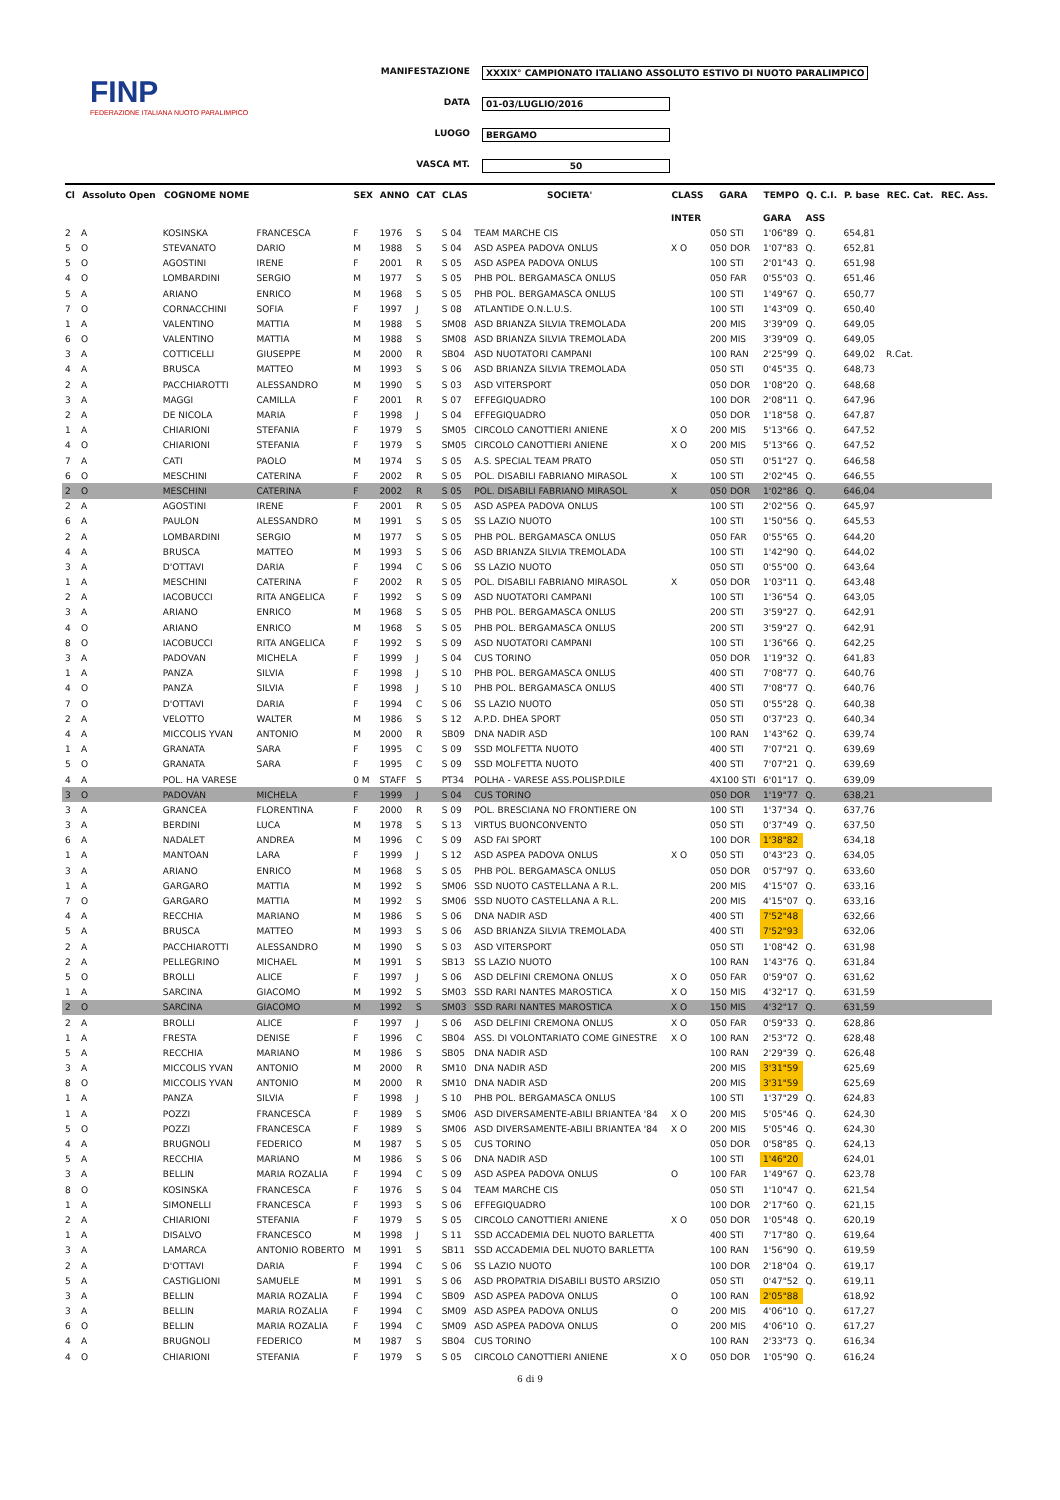FINP
FEDERAZIONE ITALIANA NUOTO PARALIMPICO
MANIFESTAZIONE XXXIX° CAMPIONATO ITALIANO ASSOLUTO ESTIVO DI NUOTO PARALIMPICO
DATA 01-03/LUGLIO/2016
LUOGO BERGAMO
VASCA MT. 50
| Cl | Assoluto Open | COGNOME NOME | | SEX | ANNO | CAT | CLAS | SOCIETA' | CLASS | GARA | TEMPO | Q. C.I. | P. base | REC. Cat. | REC. Ass. |
| --- | --- | --- | --- | --- | --- | --- | --- | --- | --- | --- | --- | --- | --- | --- | --- |
| | | | | | | | | | INTER | | GARA | ASS | | | |
| 2 | A | KOSINSKA | FRANCESCA | F | 1976 | S | S 04 | TEAM MARCHE CIS | | 050 STI | 1'06"89 | Q. | 654,81 | | |
| 5 | O | STEVANATO | DARIO | M | 1988 | S | S 04 | ASD ASPEA PADOVA ONLUS | X O | 050 DOR | 1'07"83 | Q. | 652,81 | | |
| 5 | O | AGOSTINI | IRENE | F | 2001 | R | S 05 | ASD ASPEA PADOVA ONLUS | | 100 STI | 2'01"43 | Q. | 651,98 | | |
| 4 | O | LOMBARDINI | SERGIO | M | 1977 | S | S 05 | PHB POL. BERGAMASCA ONLUS | | 050 FAR | 0'55"03 | Q. | 651,46 | | |
| 5 | A | ARIANO | ENRICO | M | 1968 | S | S 05 | PHB POL. BERGAMASCA ONLUS | | 100 STI | 1'49"67 | Q. | 650,77 | | |
| 7 | O | CORNACCHINI | SOFIA | F | 1997 | J | S 08 | ATLANTIDE O.N.L.U.S. | | 100 STI | 1'43"09 | Q. | 650,40 | | |
| 1 | A | VALENTINO | MATTIA | M | 1988 | S | SM08 | ASD BRIANZA SILVIA TREMOLADA | | 200 MIS | 3'39"09 | Q. | 649,05 | | |
| 6 | O | VALENTINO | MATTIA | M | 1988 | S | SM08 | ASD BRIANZA SILVIA TREMOLADA | | 200 MIS | 3'39"09 | Q. | 649,05 | | |
| 3 | A | COTTICELLI | GIUSEPPE | M | 2000 | R | SB04 | ASD NUOTATORI CAMPANI | | 100 RAN | 2'25"99 | Q. | 649,02 | R.Cat. | |
| 4 | A | BRUSCA | MATTEO | M | 1993 | S | S 06 | ASD BRIANZA SILVIA TREMOLADA | | 050 STI | 0'45"35 | Q. | 648,73 | | |
| 2 | A | PACCHIAROTTI | ALESSANDRO | M | 1990 | S | S 03 | ASD VITERSPORT | | 050 DOR | 1'08"20 | Q. | 648,68 | | |
| 3 | A | MAGGI | CAMILLA | F | 2001 | R | S 07 | EFFEGIQUADRO | | 100 DOR | 2'08"11 | Q. | 647,96 | | |
| 2 | A | DE NICOLA | MARIA | F | 1998 | J | S 04 | EFFEGIQUADRO | | 050 DOR | 1'18"58 | Q. | 647,87 | | |
| 1 | A | CHIARIONI | STEFANIA | F | 1979 | S | SM05 | CIRCOLO CANOTTIERI ANIENE | X O | 200 MIS | 5'13"66 | Q. | 647,52 | | |
| 4 | O | CHIARIONI | STEFANIA | F | 1979 | S | SM05 | CIRCOLO CANOTTIERI ANIENE | X O | 200 MIS | 5'13"66 | Q. | 647,52 | | |
| 7 | A | CATI | PAOLO | M | 1974 | S | S 05 | A.S. SPECIAL TEAM PRATO | | 050 STI | 0'51"27 | Q. | 646,58 | | |
| 6 | O | MESCHINI | CATERINA | F | 2002 | R | S 05 | POL. DISABILI FABRIANO MIRASOL | X | 100 STI | 2'02"45 | Q. | 646,55 | | |
| 2 | O | MESCHINI | CATERINA | F | 2002 | R | S 05 | POL. DISABILI FABRIANO MIRASOL | X | 050 DOR | 1'02"86 | Q. | 646,04 | | |
| 2 | A | AGOSTINI | IRENE | F | 2001 | R | S 05 | ASD ASPEA PADOVA ONLUS | | 100 STI | 2'02"56 | Q. | 645,97 | | |
| 6 | A | PAULON | ALESSANDRO | M | 1991 | S | S 05 | SS LAZIO NUOTO | | 100 STI | 1'50"56 | Q. | 645,53 | | |
| 2 | A | LOMBARDINI | SERGIO | M | 1977 | S | S 05 | PHB POL. BERGAMASCA ONLUS | | 050 FAR | 0'55"65 | Q. | 644,20 | | |
| 4 | A | BRUSCA | MATTEO | M | 1993 | S | S 06 | ASD BRIANZA SILVIA TREMOLADA | | 100 STI | 1'42"90 | Q. | 644,02 | | |
| 3 | A | D'OTTAVI | DARIA | F | 1994 | C | S 06 | SS LAZIO NUOTO | | 050 STI | 0'55"00 | Q. | 643,64 | | |
| 1 | A | MESCHINI | CATERINA | F | 2002 | R | S 05 | POL. DISABILI FABRIANO MIRASOL | X | 050 DOR | 1'03"11 | Q. | 643,48 | | |
| 2 | A | IACOBUCCI | RITA ANGELICA | F | 1992 | S | S 09 | ASD NUOTATORI CAMPANI | | 100 STI | 1'36"54 | Q. | 643,05 | | |
| 3 | A | ARIANO | ENRICO | M | 1968 | S | S 05 | PHB POL. BERGAMASCA ONLUS | | 200 STI | 3'59"27 | Q. | 642,91 | | |
| 4 | O | ARIANO | ENRICO | M | 1968 | S | S 05 | PHB POL. BERGAMASCA ONLUS | | 200 STI | 3'59"27 | Q. | 642,91 | | |
| 8 | O | IACOBUCCI | RITA ANGELICA | F | 1992 | S | S 09 | ASD NUOTATORI CAMPANI | | 100 STI | 1'36"66 | Q. | 642,25 | | |
| 3 | A | PADOVAN | MICHELA | F | 1999 | J | S 04 | CUS TORINO | | 050 DOR | 1'19"32 | Q. | 641,83 | | |
| 1 | A | PANZA | SILVIA | F | 1998 | J | S 10 | PHB POL. BERGAMASCA ONLUS | | 400 STI | 7'08"77 | Q. | 640,76 | | |
| 4 | O | PANZA | SILVIA | F | 1998 | J | S 10 | PHB POL. BERGAMASCA ONLUS | | 400 STI | 7'08"77 | Q. | 640,76 | | |
| 7 | O | D'OTTAVI | DARIA | F | 1994 | C | S 06 | SS LAZIO NUOTO | | 050 STI | 0'55"28 | Q. | 640,38 | | |
| 2 | A | VELOTTO | WALTER | M | 1986 | S | S 12 | A.P.D. DHEA SPORT | | 050 STI | 0'37"23 | Q. | 640,34 | | |
| 4 | A | MICCOLIS YVAN | ANTONIO | M | 2000 | R | SB09 | DNA NADIR ASD | | 100 RAN | 1'43"62 | Q. | 639,74 | | |
| 1 | A | GRANATA | SARA | F | 1995 | C | S 09 | SSD MOLFETTA NUOTO | | 400 STI | 7'07"21 | Q. | 639,69 | | |
| 5 | O | GRANATA | SARA | F | 1995 | C | S 09 | SSD MOLFETTA NUOTO | | 400 STI | 7'07"21 | Q. | 639,69 | | |
| 4 | A | POL. HA VARESE | | 0 M | STAFF | S | PT34 | POLHA - VARESE ASS.POLISP.DILE | | 4X100 STI | 6'01"17 | Q. | 639,09 | | |
| 3 | O | PADOVAN | MICHELA | F | 1999 | J | S 04 | CUS TORINO | | 050 DOR | 1'19"77 | Q. | 638,21 | | |
| 3 | A | GRANCEA | FLORENTINA | F | 2000 | R | S 09 | POL. BRESCIANA NO FRONTIERE ON | | 100 STI | 1'37"34 | Q. | 637,76 | | |
| 3 | A | BERDINI | LUCA | M | 1978 | S | S 13 | VIRTUS BUONCONVENTO | | 050 STI | 0'37"49 | Q. | 637,50 | | |
| 6 | A | NADALET | ANDREA | M | 1996 | C | S 09 | ASD FAI SPORT | | 100 DOR | 1'38"82 | | 634,18 | | |
| 1 | A | MANTOAN | LARA | F | 1999 | J | S 12 | ASD ASPEA PADOVA ONLUS | X O | 050 STI | 0'43"23 | Q. | 634,05 | | |
| 3 | A | ARIANO | ENRICO | M | 1968 | S | S 05 | PHB POL. BERGAMASCA ONLUS | | 050 DOR | 0'57"97 | Q. | 633,60 | | |
| 1 | A | GARGARO | MATTIA | M | 1992 | S | SM06 | SSD NUOTO CASTELLANA A R.L. | | 200 MIS | 4'15"07 | Q. | 633,16 | | |
| 7 | O | GARGARO | MATTIA | M | 1992 | S | SM06 | SSD NUOTO CASTELLANA A R.L. | | 200 MIS | 4'15"07 | Q. | 633,16 | | |
| 4 | A | RECCHIA | MARIANO | M | 1986 | S | S 06 | DNA NADIR ASD | | 400 STI | 7'52"48 | | 632,66 | | |
| 5 | A | BRUSCA | MATTEO | M | 1993 | S | S 06 | ASD BRIANZA SILVIA TREMOLADA | | 400 STI | 7'52"93 | | 632,06 | | |
| 2 | A | PACCHIAROTTI | ALESSANDRO | M | 1990 | S | S 03 | ASD VITERSPORT | | 050 STI | 1'08"42 | Q. | 631,98 | | |
| 2 | A | PELLEGRINO | MICHAEL | M | 1991 | S | SB13 | SS LAZIO NUOTO | | 100 RAN | 1'43"76 | Q. | 631,84 | | |
| 5 | O | BROLLI | ALICE | F | 1997 | J | S 06 | ASD DELFINI CREMONA ONLUS | X O | 050 FAR | 0'59"07 | Q. | 631,62 | | |
| 1 | A | SARCINA | GIACOMO | M | 1992 | S | SM03 | SSD RARI NANTES MAROSTICA | X O | 150 MIS | 4'32"17 | Q. | 631,59 | | |
| 2 | O | SARCINA | GIACOMO | M | 1992 | S | SM03 | SSD RARI NANTES MAROSTICA | X O | 150 MIS | 4'32"17 | Q. | 631,59 | | |
| 2 | A | BROLLI | ALICE | F | 1997 | J | S 06 | ASD DELFINI CREMONA ONLUS | X O | 050 FAR | 0'59"33 | Q. | 628,86 | | |
| 1 | A | FRESTA | DENISE | F | 1996 | C | SB04 | ASS. DI VOLONTARIATO COME GINESTRE | X O | 100 RAN | 2'53"72 | Q. | 628,48 | | |
| 5 | A | RECCHIA | MARIANO | M | 1986 | S | SB05 | DNA NADIR ASD | | 100 RAN | 2'29"39 | Q. | 626,48 | | |
| 3 | A | MICCOLIS YVAN | ANTONIO | M | 2000 | R | SM10 | DNA NADIR ASD | | 200 MIS | 3'31"59 | | 625,69 | | |
| 8 | O | MICCOLIS YVAN | ANTONIO | M | 2000 | R | SM10 | DNA NADIR ASD | | 200 MIS | 3'31"59 | | 625,69 | | |
| 1 | A | PANZA | SILVIA | F | 1998 | J | S 10 | PHB POL. BERGAMASCA ONLUS | | 100 STI | 1'37"29 | Q. | 624,83 | | |
| 1 | A | POZZI | FRANCESCA | F | 1989 | S | SM06 | ASD DIVERSAMENTE-ABILI BRIANTEA '84 | X O | 200 MIS | 5'05"46 | Q. | 624,30 | | |
| 5 | O | POZZI | FRANCESCA | F | 1989 | S | SM06 | ASD DIVERSAMENTE-ABILI BRIANTEA '84 | X O | 200 MIS | 5'05"46 | Q. | 624,30 | | |
| 4 | A | BRUGNOLI | FEDERICO | M | 1987 | S | S 05 | CUS TORINO | | 050 DOR | 0'58"85 | Q. | 624,13 | | |
| 5 | A | RECCHIA | MARIANO | M | 1986 | S | S 06 | DNA NADIR ASD | | 100 STI | 1'46"20 | | 624,01 | | |
| 3 | A | BELLIN | MARIA ROZALIA | F | 1994 | C | S 09 | ASD ASPEA PADOVA ONLUS | O | 100 FAR | 1'49"67 | Q. | 623,78 | | |
| 8 | O | KOSINSKA | FRANCESCA | F | 1976 | S | S 04 | TEAM MARCHE CIS | | 050 STI | 1'10"47 | Q. | 621,54 | | |
| 1 | A | SIMONELLI | FRANCESCA | F | 1993 | S | S 06 | EFFEGIQUADRO | | 100 DOR | 2'17"60 | Q. | 621,15 | | |
| 2 | A | CHIARIONI | STEFANIA | F | 1979 | S | S 05 | CIRCOLO CANOTTIERI ANIENE | X O | 050 DOR | 1'05"48 | Q. | 620,19 | | |
| 1 | A | DISALVO | FRANCESCO | M | 1998 | J | S 11 | SSD ACCADEMIA DEL NUOTO BARLETTA | | 400 STI | 7'17"80 | Q. | 619,64 | | |
| 3 | A | LAMARCA | ANTONIO ROBERTO | M | 1991 | S | SB11 | SSD ACCADEMIA DEL NUOTO BARLETTA | | 100 RAN | 1'56"90 | Q. | 619,59 | | |
| 2 | A | D'OTTAVI | DARIA | F | 1994 | C | S 06 | SS LAZIO NUOTO | | 100 DOR | 2'18"04 | Q. | 619,17 | | |
| 5 | A | CASTIGLIONI | SAMUELE | M | 1991 | S | S 06 | ASD PROPATRIA DISABILI BUSTO ARSIZIO | | 050 STI | 0'47"52 | Q. | 619,11 | | |
| 3 | A | BELLIN | MARIA ROZALIA | F | 1994 | C | SB09 | ASD ASPEA PADOVA ONLUS | O | 100 RAN | 2'05"88 | | 618,92 | | |
| 3 | A | BELLIN | MARIA ROZALIA | F | 1994 | C | SM09 | ASD ASPEA PADOVA ONLUS | O | 200 MIS | 4'06"10 | Q. | 617,27 | | |
| 6 | O | BELLIN | MARIA ROZALIA | F | 1994 | C | SM09 | ASD ASPEA PADOVA ONLUS | O | 200 MIS | 4'06"10 | Q. | 617,27 | | |
| 4 | A | BRUGNOLI | FEDERICO | M | 1987 | S | SB04 | CUS TORINO | | 100 RAN | 2'33"73 | Q. | 616,34 | | |
| 4 | O | CHIARIONI | STEFANIA | F | 1979 | S | S 05 | CIRCOLO CANOTTIERI ANIENE | X O | 050 DOR | 1'05"90 | Q. | 616,24 | | |
6 di 9